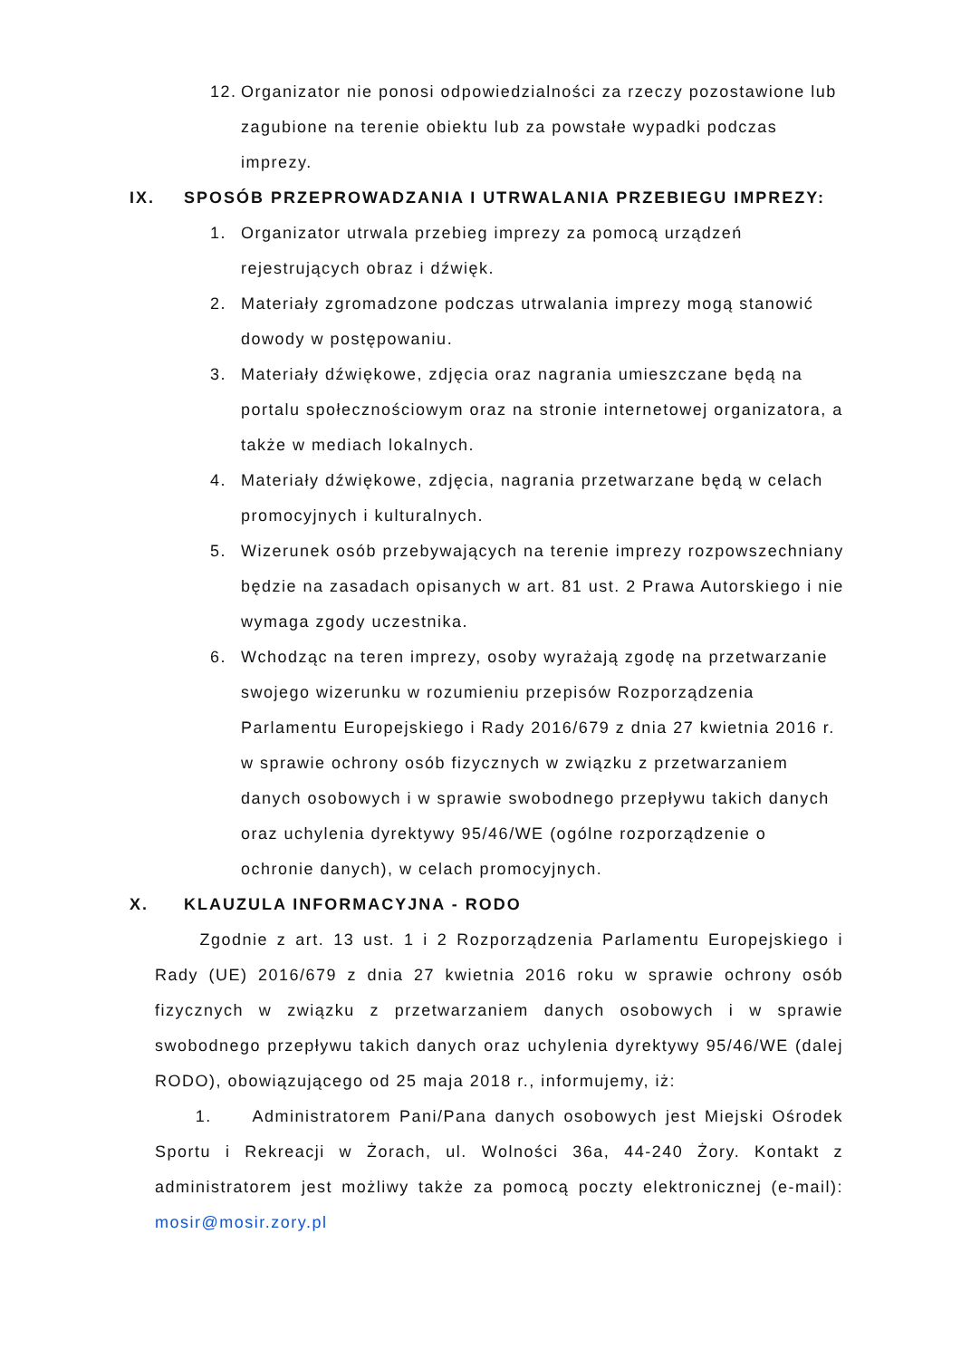12. Organizator nie ponosi odpowiedzialności za rzeczy pozostawione lub zagubione na terenie obiektu lub za powstałe wypadki podczas imprezy.
IX. SPOSÓB PRZEPROWADZANIA I UTRWALANIA PRZEBIEGU IMPREZY:
1. Organizator utrwala przebieg imprezy za pomocą urządzeń rejestrujących obraz i dźwięk.
2. Materiały zgromadzone podczas utrwalania imprezy mogą stanowić dowody w postępowaniu.
3. Materiały dźwiękowe, zdjęcia oraz nagrania umieszczane będą na portalu społecznościowym oraz na stronie internetowej organizatora, a także w mediach lokalnych.
4. Materiały dźwiękowe, zdjęcia, nagrania przetwarzane będą w celach promocyjnych i kulturalnych.
5. Wizerunek osób przebywających na terenie imprezy rozpowszechniany będzie na zasadach opisanych w art. 81 ust. 2 Prawa Autorskiego i nie wymaga zgody uczestnika.
6. Wchodząc na teren imprezy, osoby wyrażają zgodę na przetwarzanie swojego wizerunku w rozumieniu przepisów Rozporządzenia Parlamentu Europejskiego i Rady 2016/679 z dnia 27 kwietnia 2016 r. w sprawie ochrony osób fizycznych w związku z przetwarzaniem danych osobowych i w sprawie swobodnego przepływu takich danych oraz uchylenia dyrektywy 95/46/WE (ogólne rozporządzenie o ochronie danych), w celach promocyjnych.
X. KLAUZULA INFORMACYJNA - RODO
Zgodnie z art. 13 ust. 1 i 2 Rozporządzenia Parlamentu Europejskiego i Rady (UE) 2016/679 z dnia 27 kwietnia 2016 roku w sprawie ochrony osób fizycznych w związku z przetwarzaniem danych osobowych i w sprawie swobodnego przepływu takich danych oraz uchylenia dyrektywy 95/46/WE (dalej RODO), obowiązującego od 25 maja 2018 r., informujemy, iż:
1. Administratorem Pani/Pana danych osobowych jest Miejski Ośrodek Sportu i Rekreacji w Żorach, ul. Wolności 36a, 44-240 Żory. Kontakt z administratorem jest możliwy także za pomocą poczty elektronicznej (e-mail): mosir@mosir.zory.pl